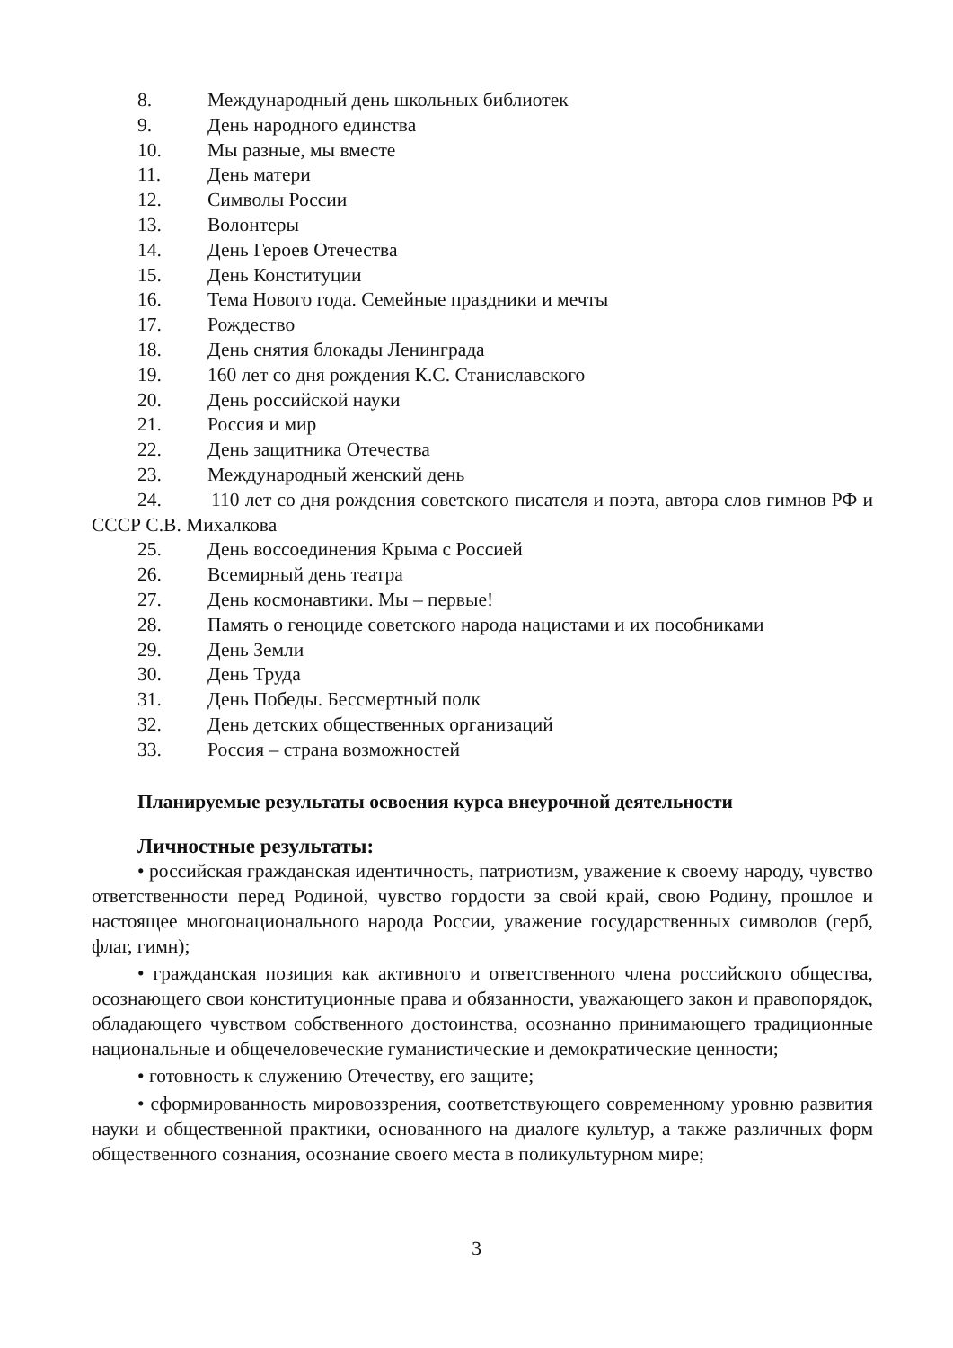8. Международный день школьных библиотек
9. День народного единства
10. Мы разные, мы вместе
11. День матери
12. Символы России
13. Волонтеры
14. День Героев Отечества
15. День Конституции
16. Тема Нового года. Семейные праздники и мечты
17. Рождество
18. День снятия блокады Ленинграда
19. 160 лет со дня рождения К.С. Станиславского
20. День российской науки
21. Россия и мир
22. День защитника Отечества
23. Международный женский день
24. 110 лет со дня рождения советского писателя и поэта, автора слов гимнов РФ и СССР С.В. Михалкова
25. День воссоединения Крыма с Россией
26. Всемирный день театра
27. День космонавтики. Мы – первые!
28. Память о геноциде советского народа нацистами и их пособниками
29. День Земли
30. День Труда
31. День Победы. Бессмертный полк
32. День детских общественных организаций
33. Россия – страна возможностей
Планируемые результаты освоения курса внеурочной деятельности
Личностные результаты:
• российская гражданская идентичность, патриотизм, уважение к своему народу, чувство ответственности перед Родиной, чувство гордости за свой край, свою Родину, прошлое и настоящее многонационального народа России, уважение государственных символов (герб, флаг, гимн);
• гражданская позиция как активного и ответственного члена российского общества, осознающего свои конституционные права и обязанности, уважающего закон и правопорядок, обладающего чувством собственного достоинства, осознанно принимающего традиционные национальные и общечеловеческие гуманистические и демократические ценности;
• готовность к служению Отечеству, его защите;
• сформированность мировоззрения, соответствующего современному уровню развития науки и общественной практики, основанного на диалоге культур, а также различных форм общественного сознания, осознание своего места в поликультурном мире;
3